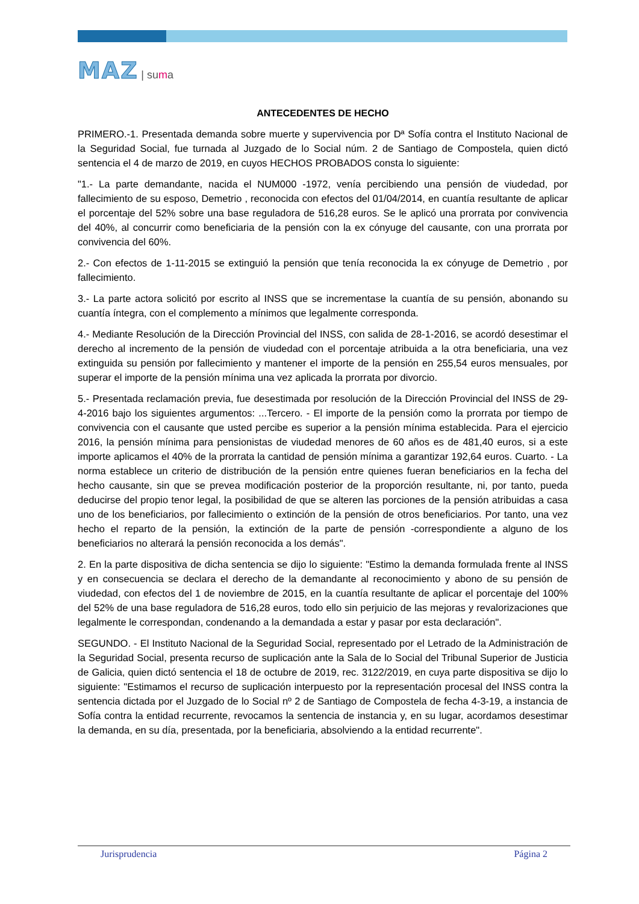MAZ | suma
ANTECEDENTES DE HECHO
PRIMERO.-1. Presentada demanda sobre muerte y supervivencia por Dª Sofía contra el Instituto Nacional de la Seguridad Social, fue turnada al Juzgado de lo Social núm. 2 de Santiago de Compostela, quien dictó sentencia el 4 de marzo de 2019, en cuyos HECHOS PROBADOS consta lo siguiente:
"1.- La parte demandante, nacida el NUM000 -1972, venía percibiendo una pensión de viudedad, por fallecimiento de su esposo, Demetrio , reconocida con efectos del 01/04/2014, en cuantía resultante de aplicar el porcentaje del 52% sobre una base reguladora de 516,28 euros. Se le aplicó una prorrata por convivencia del 40%, al concurrir como beneficiaria de la pensión con la ex cónyuge del causante, con una prorrata por convivencia del 60%.
2.- Con efectos de 1-11-2015 se extinguió la pensión que tenía reconocida la ex cónyuge de Demetrio , por fallecimiento.
3.- La parte actora solicitó por escrito al INSS que se incrementase la cuantía de su pensión, abonando su cuantía íntegra, con el complemento a mínimos que legalmente corresponda.
4.- Mediante Resolución de la Dirección Provincial del INSS, con salida de 28-1-2016, se acordó desestimar el derecho al incremento de la pensión de viudedad con el porcentaje atribuida a la otra beneficiaria, una vez extinguida su pensión por fallecimiento y mantener el importe de la pensión en 255,54 euros mensuales, por superar el importe de la pensión mínima una vez aplicada la prorrata por divorcio.
5.- Presentada reclamación previa, fue desestimada por resolución de la Dirección Provincial del INSS de 29-4-2016 bajo los siguientes argumentos: ...Tercero. - El importe de la pensión como la prorrata por tiempo de convivencia con el causante que usted percibe es superior a la pensión mínima establecida. Para el ejercicio 2016, la pensión mínima para pensionistas de viudedad menores de 60 años es de 481,40 euros, si a este importe aplicamos el 40% de la prorrata la cantidad de pensión mínima a garantizar 192,64 euros. Cuarto. - La norma establece un criterio de distribución de la pensión entre quienes fueran beneficiarios en la fecha del hecho causante, sin que se prevea modificación posterior de la proporción resultante, ni, por tanto, pueda deducirse del propio tenor legal, la posibilidad de que se alteren las porciones de la pensión atribuidas a casa uno de los beneficiarios, por fallecimiento o extinción de la pensión de otros beneficiarios. Por tanto, una vez hecho el reparto de la pensión, la extinción de la parte de pensión -correspondiente a alguno de los beneficiarios no alterará la pensión reconocida a los demás".
2. En la parte dispositiva de dicha sentencia se dijo lo siguiente: "Estimo la demanda formulada frente al INSS y en consecuencia se declara el derecho de la demandante al reconocimiento y abono de su pensión de viudedad, con efectos del 1 de noviembre de 2015, en la cuantía resultante de aplicar el porcentaje del 100% del 52% de una base reguladora de 516,28 euros, todo ello sin perjuicio de las mejoras y revalorizaciones que legalmente le correspondan, condenando a la demandada a estar y pasar por esta declaración".
SEGUNDO. - El Instituto Nacional de la Seguridad Social, representado por el Letrado de la Administración de la Seguridad Social, presenta recurso de suplicación ante la Sala de lo Social del Tribunal Superior de Justicia de Galicia, quien dictó sentencia el 18 de octubre de 2019, rec. 3122/2019, en cuya parte dispositiva se dijo lo siguiente: "Estimamos el recurso de suplicación interpuesto por la representación procesal del INSS contra la sentencia dictada por el Juzgado de lo Social nº 2 de Santiago de Compostela de fecha 4-3-19, a instancia de Sofía contra la entidad recurrente, revocamos la sentencia de instancia y, en su lugar, acordamos desestimar la demanda, en su día, presentada, por la beneficiaria, absolviendo a la entidad recurrente".
Jurisprudencia Página 2